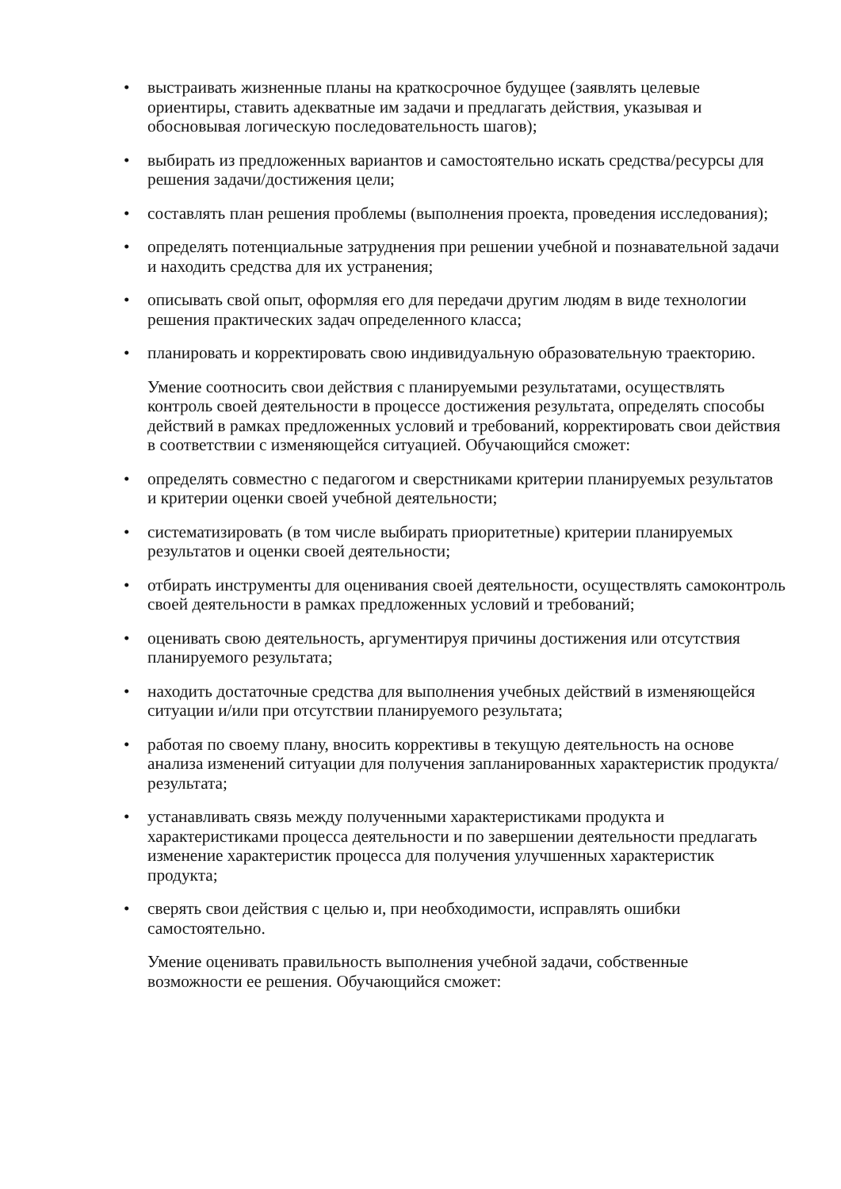• выстраивать жизненные планы на краткосрочное будущее (заявлять целевые ориентиры, ставить адекватные им задачи и предлагать действия, указывая и обосновывая логическую последовательность шагов);
• выбирать из предложенных вариантов и самостоятельно искать средства/ресурсы для решения задачи/достижения цели;
• составлять план решения проблемы (выполнения проекта, проведения исследования);
• определять потенциальные затруднения при решении учебной и познавательной задачи и находить средства для их устранения;
• описывать свой опыт, оформляя его для передачи другим людям в виде технологии решения практических задач определенного класса;
• планировать и корректировать свою индивидуальную образовательную траекторию.
Умение соотносить свои действия с планируемыми результатами, осуществлять контроль своей деятельности в процессе достижения результата, определять способы действий в рамках предложенных условий и требований, корректировать свои действия в соответствии с изменяющейся ситуацией. Обучающийся сможет:
• определять совместно с педагогом и сверстниками критерии планируемых результатов и критерии оценки своей учебной деятельности;
• систематизировать (в том числе выбирать приоритетные) критерии планируемых результатов и оценки своей деятельности;
• отбирать инструменты для оценивания своей деятельности, осуществлять самоконтроль своей деятельности в рамках предложенных условий и требований;
• оценивать свою деятельность, аргументируя причины достижения или отсутствия планируемого результата;
• находить достаточные средства для выполнения учебных действий в изменяющейся ситуации и/или при отсутствии планируемого результата;
• работая по своему плану, вносить коррективы в текущую деятельность на основе анализа изменений ситуации для получения запланированных характеристик продукта/результата;
• устанавливать связь между полученными характеристиками продукта и характеристиками процесса деятельности и по завершении деятельности предлагать изменение характеристик процесса для получения улучшенных характеристик продукта;
• сверять свои действия с целью и, при необходимости, исправлять ошибки самостоятельно.
Умение оценивать правильность выполнения учебной задачи, собственные возможности ее решения. Обучающийся сможет: